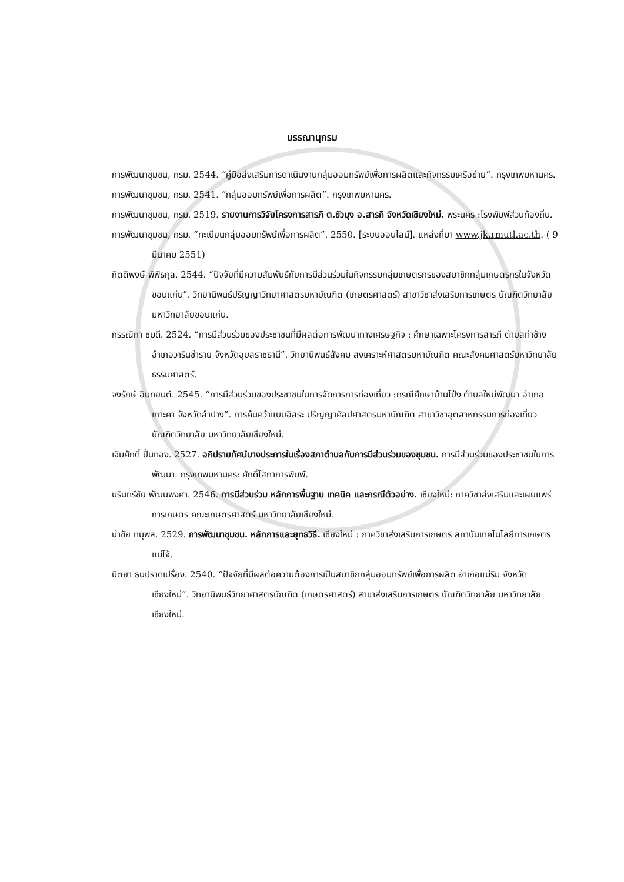บรรณานุกรม
การพัฒนาชุมชน, กรม. 2544. “คู่มือส่งเสริมการดำเนินงานกลุ่มออมทรัพย์เพื่อการผลิตและกิจกรรมเครือข่าย”. กรุงเทพมหานคร.
การพัฒนาชุมชน, กรม. 2541. “กลุ่มออมทรัพย์เพื่อการผลิต”. กรุงเทพมหานคร.
การพัฒนาชุมชน, กรม. 2519. รายงานการวิจัยโครงการสารภี ต.ขัวมุง อ.สารภี จังหวัดเชียงใหม่. พระนคร :โรงพิมพ์ส่วนท้องถิ่น.
การพัฒนาชุมชน, กรม. “ทะเบียนกลุ่มออมทรัพย์เพื่อการผลิต”. 2550. [ระบบออนไลน์]. แหล่งที่มา www.jk.rmutl.ac.th. ( 9 มีนาคม 2551)
กิตติพงษ์ พิพิธกุล. 2544. “ปัจจัยที่มีความสัมพันธ์กับการมีส่วนร่วมในกิจกรรมกลุ่มเกษตรกรของสมาชิกกลุ่มเกษตรกรในจังหวัดขอนแก่น”. วิทยานิพนธ์ปริญญาวิทยาศาสตรมหาบัณฑิต (เกษตรศาสตร์) สาขาวิชาส่งเสริมการเกษตร บัณฑิตวิทยาลัย มหาวิทยาลัยขอนแก่น.
กรรณิกา ชมดี. 2524. “การมีส่วนร่วมของประชาชนที่มีผลต่อการพัฒนาทางเศรษฐกิจ : ศึกษาเฉพาะโครงการสารภี ตำบลท่าช้าง อำเภอวารินชำราย จังหวัดอุบลราชธานี”. วิทยานิพนธ์สังคม สงเคราะห์ศาสตรมหาบัณฑิต คณะสังคมศาสตร์มหาวิทยาลัยธรรมศาสตร์.
จงรักษ์ อินทยนต์. 2545. “การมีส่วนร่วมของประชาชนในการจัดการการท่องเที่ยว :กรณีศึกษาบ้านโป่ง ตำบลใหม่พัฒนา อำเภอเกาะคา จังหวัดลำปาง”. การค้นคว้าแบบอิสระ ปริญญาศิลปศาสตรมหาบัณฑิต สาขาวิชาอุตสาหกรรมการท่องเที่ยว บัณฑิตวิทยาลัย มหาวิทยาลัยเชียงใหม่.
เจิมศักดิ์ ปิ่นทอง. 2527. อภิปรายทัศน์บางประการในเรื่องสภาตำบลกับการมีส่วนร่วมของชุมชน. การมีส่วนร่วมของประชาชนในการพัฒนา. กรุงเทพมหานคร: ศักดิ์โสภาการพิมพ์.
นรินทร์ชัย พัฒนพงศา. 2546. การมีส่วนร่วม หลักการพื้นฐาน เทคนิค และกรณีตัวอย่าง. เชียงใหม่: ภาควิชาส่งเสริมและเผยแพร่การเกษตร คณะเกษตรศาสตร์ มหาวิทยาลัยเชียงใหม่.
นำชัย ทนุพล. 2529. การพัฒนาชุมชน. หลักการและยุทธวิธี. เชียงใหม่ : ภาควิชาส่งเสริมการเกษตร สถาบันเทคโนโลยีการเกษตรแม่โจ้.
นิตยา ธนปราดเปรื่อง. 2540. “ปัจจัยที่มีผลต่อความต้องการเป็นสมาชิกกลุ่มออมทรัพย์เพื่อการผลิต อำเภอแม่ริม จังหวัดเชียงใหม่”. วิทยานิพนธ์วิทยาศาสตรบัณฑิต (เกษตรศาสตร์) สาขาส่งเสริมการเกษตร บัณฑิตวิทยาลัย มหาวิทยาลัยเชียงใหม่.